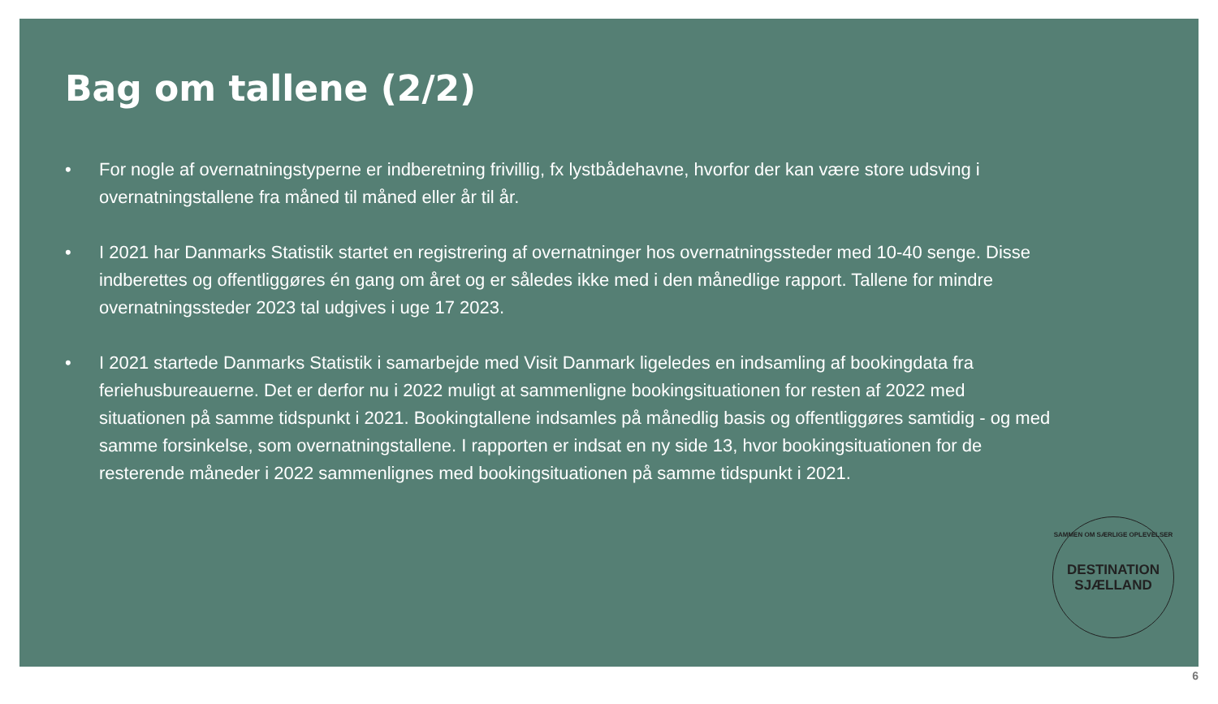Bag om tallene (2/2)
• For nogle af overnatningstyperne er indberetning frivillig, fx lystbådehavne, hvorfor der kan være store udsving i overnatningstallene fra måned til måned eller år til år.
• I 2021 har Danmarks Statistik startet en registrering af overnatninger hos overnatningssteder med 10-40 senge. Disse indberettes og offentliggøres én gang om året og er således ikke med i den månedlige rapport. Tallene for mindre overnatningssteder 2023 tal udgives i uge 17 2023.
• I 2021 startede Danmarks Statistik i samarbejde med Visit Danmark ligeledes en indsamling af bookingdata fra feriehusbureauerne. Det er derfor nu i 2022 muligt at sammenligne bookingsituationen for resten af 2022 med situationen på samme tidspunkt i 2021. Bookingtallene indsamles på månedlig basis og offentliggøres samtidig - og med samme forsinkelse, som overnatningstallene. I rapporten er indsat en ny side 13, hvor bookingsituationen for de resterende måneder i 2022 sammenlignes med bookingsituationen på samme tidspunkt i 2021.
SAMMEN OM SÆRLIGE OPLEVELSER
DESTINATION
SJÆLLAND
6